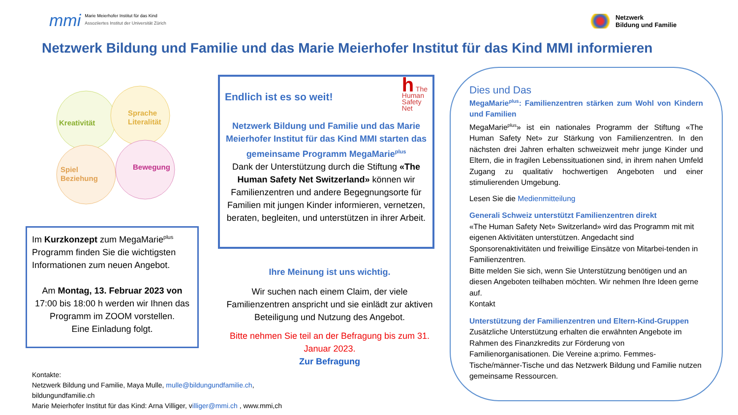mmi
Marie Meierhofer Institut für das Kind
Assoziiertes Institut der Universität Zürich
Netzwerk
Bildung und Familie
Netzwerk Bildung und Familie und das Marie Meierhofer Institut für das Kind MMI informieren
Kreativität
Sprache
Literalität
Spiel
Beziehung
Bewegung
Im Kurzkonzept zum MegaMarie<sup>plus</sup> Programm finden Sie die wichtigsten Informationen zum neuen Angebot.
Am Montag, 13. Februar 2023 von 17:00 bis 18:00 h werden wir Ihnen das Programm im ZOOM vorstellen.
Eine Einladung folgt.
Endlich ist es so weit! h The
Human
Safety
Net
Netzwerk Bildung und Familie und das Marie Meierhofer Institut für das Kind MMI starten das gemeinsame Programm MegaMarie<sup>plus</sup>
Dank der Unterstützung durch die Stiftung «The Human Safety Net Switzerland» können wir Familienzentren und andere Begegnungsorte für Familien mit jungen Kinder informieren, vernetzen, beraten, begleiten, und unterstützen in ihrer Arbeit.
Ihre Meinung ist uns wichtig.
Wir suchen nach einem Claim, der viele Familienzentren anspricht und sie einlädt zur aktiven Beteiligung und Nutzung des Angebot.
Bitte nehmen Sie teil an der Befragung bis zum 31. Januar 2023.
Zur Befragung
Kontakte:
Netzwerk Bildung und Familie, Maya Mulle, mulle@bildungundfamilie.ch,
bildungundfamilie.ch
Marie Meierhofer Institut für das Kind: Arna Villiger, villiger@mmi.ch , www.mmi,ch
Dies und Das
MegaMarie<sup>plus</sup>: Familienzentren stärken zum Wohl von Kindern und Familien
MegaMarie<sup>plus</sup>» ist ein nationales Programm der Stiftung «The Human Safety Net» zur Stärkung von Familienzentren. In den nächsten drei Jahren erhalten schweizweit mehr junge Kinder und Eltern, die in fragilen Lebenssituationen sind, in ihrem nahen Umfeld Zugang zu qualitativ hochwertigen Angeboten und einer stimulierenden Umgebung.
Lesen Sie die Medienmitteilung
Generali Schweiz unterstützt Familienzentren direkt
«The Human Safety Net» Switzerland» wird das Programm mit mit eigenen Aktivitäten unterstützen. Angedacht sind Sponsorenaktivitäten und freiwillige Einsätze von Mitarbei-tenden in Familienzentren.
Bitte melden Sie sich, wenn Sie Unterstützung benötigen und an diesen Angeboten teilhaben möchten. Wir nehmen Ihre Ideen gerne auf.
Kontakt
Unterstützung der Familienzentren und Eltern-Kind-Gruppen
Zusätzliche Unterstützung erhalten die erwähnten Angebote im Rahmen des Finanzkredits zur Förderung von Familienorganisationen. Die Vereine a:primo. Femmes-Tische/männer-Tische und das Netzwerk Bildung und Familie nutzen gemeinsame Ressourcen.